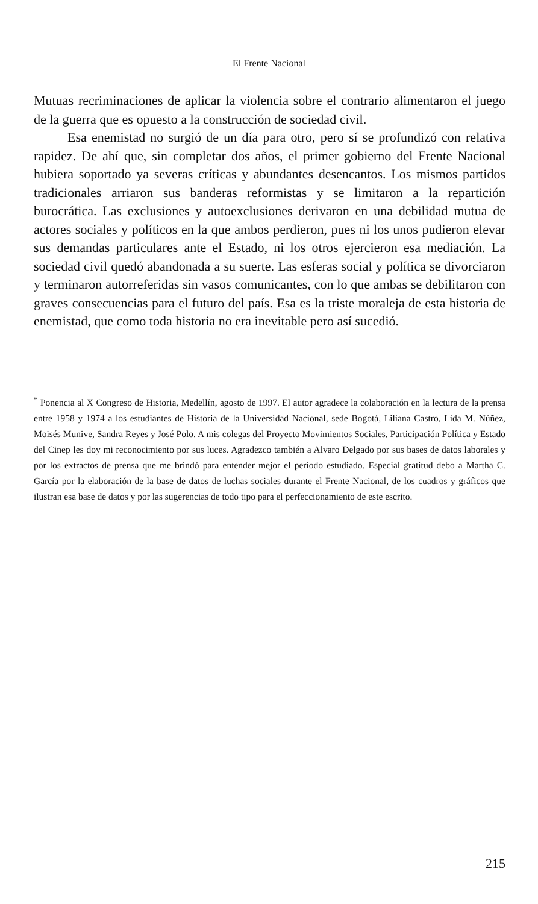El Frente Nacional
Mutuas recriminaciones de aplicar la violencia sobre el contrario alimentaron el juego de la guerra que es opuesto a la construcción de sociedad civil.
Esa enemistad no surgió de un día para otro, pero sí se profundizó con relativa rapidez. De ahí que, sin completar dos años, el primer gobierno del Frente Nacional hubiera soportado ya severas críticas y abundantes desencantos. Los mismos partidos tradicionales arriaron sus banderas reformistas y se limitaron a la repartición burocrática. Las exclusiones y autoexclusiones derivaron en una debilidad mutua de actores sociales y políticos en la que ambos perdieron, pues ni los unos pudieron elevar sus demandas particulares ante el Estado, ni los otros ejercieron esa mediación. La sociedad civil quedó abandonada a su suerte. Las esferas social y política se divorciaron y terminaron autorreferidas sin vasos comunicantes, con lo que ambas se debilitaron con graves consecuencias para el futuro del país. Esa es la triste moraleja de esta historia de enemistad, que como toda historia no era inevitable pero así sucedió.
<sup>*</sup> Ponencia al X Congreso de Historia, Medellín, agosto de 1997. El autor agradece la colaboración en la lectura de la prensa entre 1958 y 1974 a los estudiantes de Historia de la Universidad Nacional, sede Bogotá, Liliana Castro, Lida M. Núñez, Moisés Munive, Sandra Reyes y José Polo. A mis colegas del Proyecto Movimientos Sociales, Participación Política y Estado del Cinep les doy mi reconocimiento por sus luces. Agradezco también a Alvaro Delgado por sus bases de datos laborales y por los extractos de prensa que me brindó para entender mejor el período estudiado. Especial gratitud debo a Martha C. García por la elaboración de la base de datos de luchas sociales durante el Frente Nacional, de los cuadros y gráficos que ilustran esa base de datos y por las sugerencias de todo tipo para el perfeccionamiento de este escrito.
215